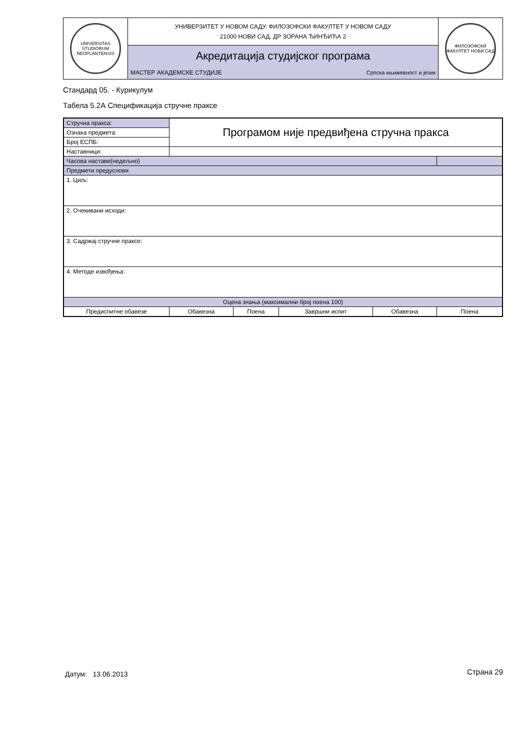| UNIVERSITAS STUDIORUM NEOPLANTENSIS | УНИВЕРЗИТЕТ У НОВОМ САДУ, ФИЛОЗОФСКИ ФАКУЛТЕТ У НОВОМ САДУ 21000 НОВИ САД, ДР ЗОРАНА ЂИНЂИЋА 2 | | ФИЛОЗОФСКИ ФАКУЛТЕТ НОВИ САД |
| | Акредитација студијског програма | | |
| | МАСТЕР АКАДЕМСКЕ СТУДИЈЕ | Српска књижевност и језик | |
Стандард 05. - Курикулум
Табела 5.2А Спецификација стручне праксе
| Стручна пракса: | Програмом није предвиђена стручна пракса | | | | | |
| Ознака предмета: | | | | | | |
| Број ЕСПБ: | | | | | | |
| Наставници: | | | | | | |
| Часова наставе(недељно) | | | | | | |
| Предмети предуслови | | | | | | |
| 1. Циљ: | | | | | | |
| 2. Очекивани исходи: | | | | | | |
| 3. Садржај стручне праксе: | | | | | | |
| 4. Методе извођења: | | | | | | |
| Оцена знања (максимални број поена 100) | | | | | | |
| Предиспитне обавезе | | Обавезна | Поена | Завршни испит | Обавезна | Поена |
Датум: 13.06.2013 Страна 29